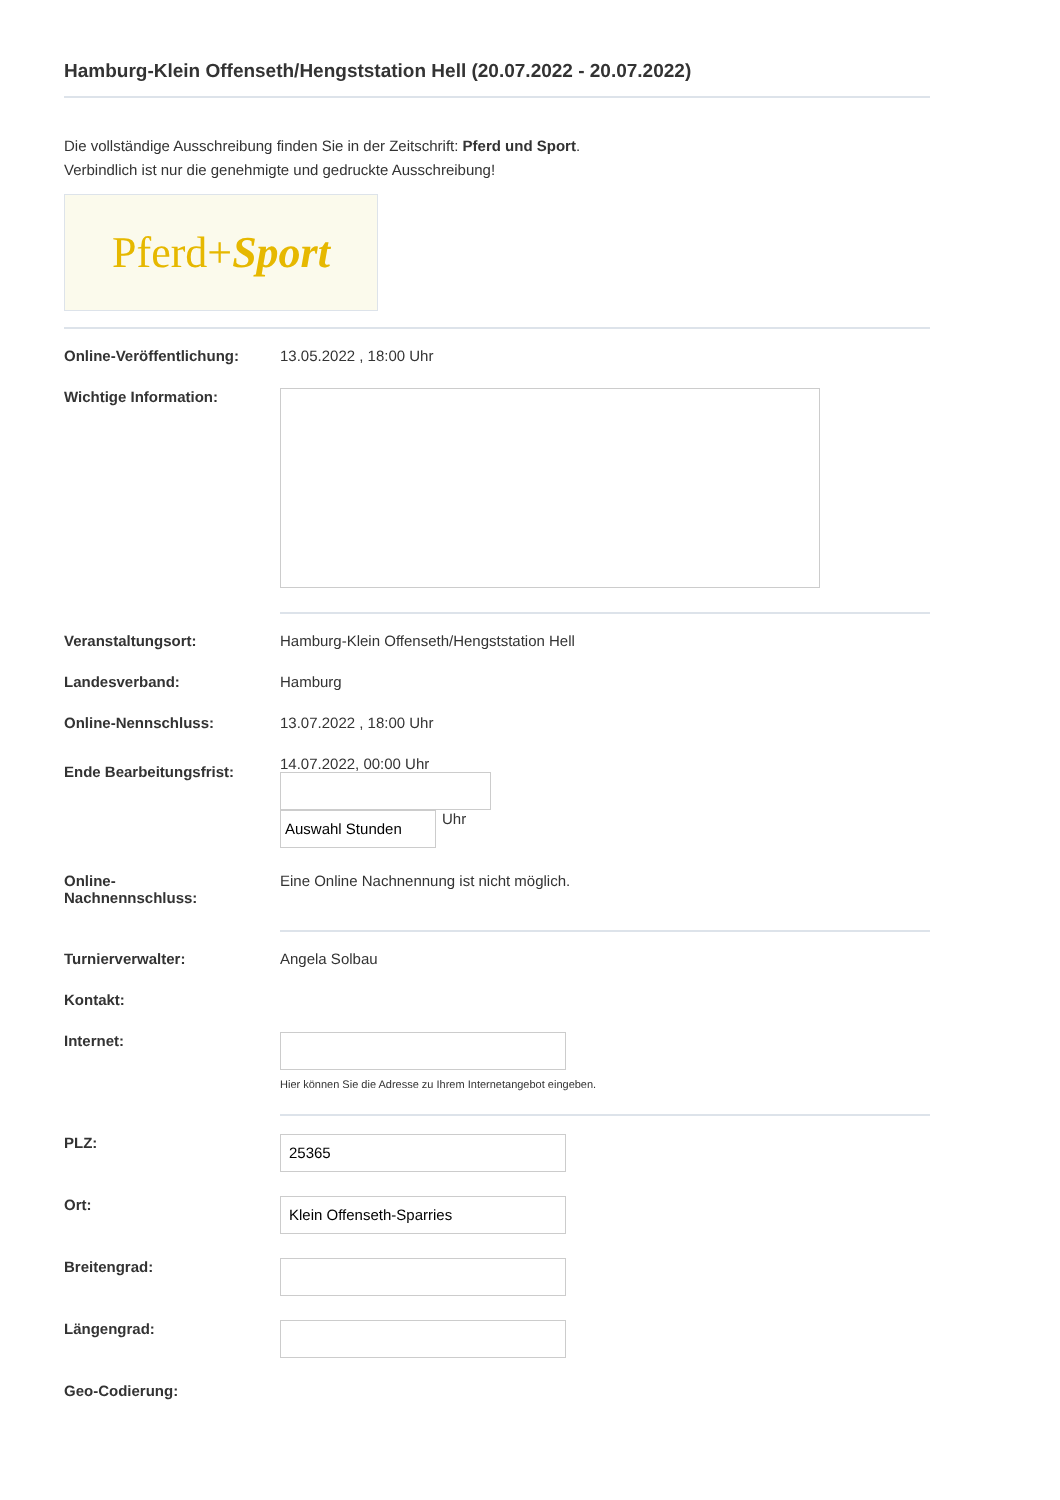Hamburg-Klein Offenseth/Hengststation Hell (20.07.2022 - 20.07.2022)
Die vollständige Ausschreibung finden Sie in der Zeitschrift: Pferd und Sport. Verbindlich ist nur die genehmigte und gedruckte Ausschreibung!
Pferd+ Sport
Online-Veröffentlichung: 13.05.2022 , 18:00 Uhr
Wichtige Information:
Veranstaltungsort: Hamburg-Klein Offenseth/Hengststation Hell
Landesverband: Hamburg
Online-Nennschluss: 13.07.2022 , 18:00 Uhr
Ende Bearbeitungsfrist:
14.07.2022, 00:00 Uhr
Auswahl Stunden
Uhr
Online-
Nachnennschluss:
Eine Online Nachnennung ist nicht möglich.
Turnierverwalter: Angela Solbau
Kontakt:
Internet:
Hier können Sie die Adresse zu Ihrem Internetangebot eingeben.
PLZ:
25365
Ort:
Klein Offenseth-Sparries
Breitengrad:
Längengrad:
Geo-Codierung: